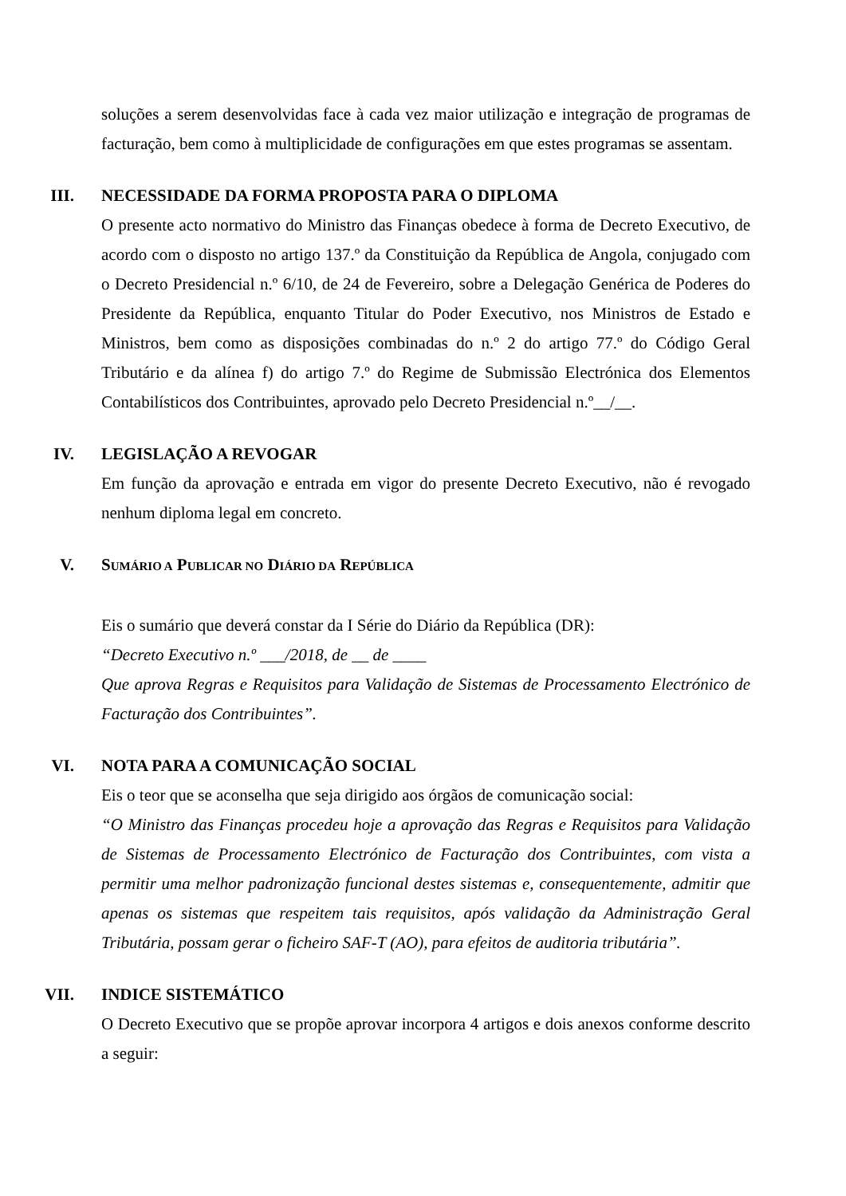soluções a serem desenvolvidas face à cada vez maior utilização e integração de programas de facturação, bem como à multiplicidade de configurações em que estes programas se assentam.
III. NECESSIDADE DA FORMA PROPOSTA PARA O DIPLOMA
O presente acto normativo do Ministro das Finanças obedece à forma de Decreto Executivo, de acordo com o disposto no artigo 137.º da Constituição da República de Angola, conjugado com o Decreto Presidencial n.º 6/10, de 24 de Fevereiro, sobre a Delegação Genérica de Poderes do Presidente da República, enquanto Titular do Poder Executivo, nos Ministros de Estado e Ministros, bem como as disposições combinadas do n.º 2 do artigo 77.º do Código Geral Tributário e da alínea f) do artigo 7.º do Regime de Submissão Electrónica dos Elementos Contabilísticos dos Contribuintes, aprovado pelo Decreto Presidencial n.º__/__.
IV. LEGISLAÇÃO A REVOGAR
Em função da aprovação e entrada em vigor do presente Decreto Executivo, não é revogado nenhum diploma legal em concreto.
V. SUMÁRIO A PUBLICAR NO DIÁRIO DA REPÚBLICA
Eis o sumário que deverá constar da I Série do Diário da República (DR):
“Decreto Executivo n.º ___/2018, de __ de ____
Que aprova Regras e Requisitos para Validação de Sistemas de Processamento Electrónico de Facturação dos Contribuintes”.
VI. NOTA PARA A COMUNICAÇÃO SOCIAL
Eis o teor que se aconselha que seja dirigido aos órgãos de comunicação social:
“O Ministro das Finanças procedeu hoje a aprovação das Regras e Requisitos para Validação de Sistemas de Processamento Electrónico de Facturação dos Contribuintes, com vista a permitir uma melhor padronização funcional destes sistemas e, consequentemente, admitir que apenas os sistemas que respeitem tais requisitos, após validação da Administração Geral Tributária, possam gerar o ficheiro SAF-T (AO), para efeitos de auditoria tributária”.
VII. INDICE SISTEMÁTICO
O Decreto Executivo que se propõe aprovar incorpora 4 artigos e dois anexos conforme descrito a seguir: